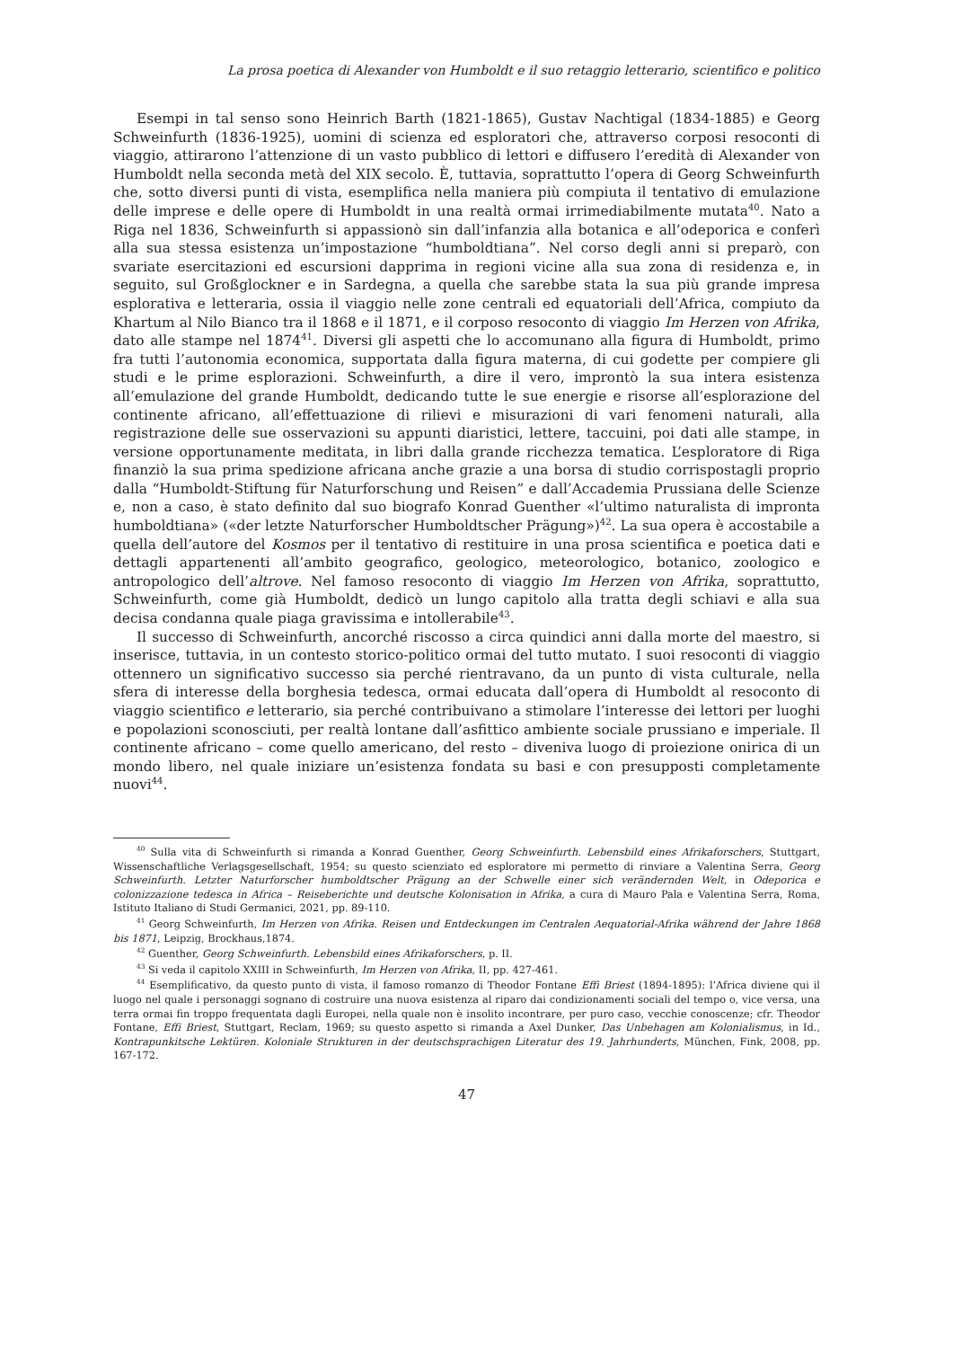La prosa poetica di Alexander von Humboldt e il suo retaggio letterario, scientifico e politico
Esempi in tal senso sono Heinrich Barth (1821-1865), Gustav Nachtigal (1834-1885) e Georg Schweinfurth (1836-1925), uomini di scienza ed esploratori che, attraverso corposi resoconti di viaggio, attirarono l’attenzione di un vasto pubblico di lettori e diffusero l’eredità di Alexander von Humboldt nella seconda metà del XIX secolo. È, tuttavia, soprattutto l’opera di Georg Schweinfurth che, sotto diversi punti di vista, esemplifica nella maniera più compiuta il tentativo di emulazione delle imprese e delle opere di Humboldt in una realtà ormai irrimediabilmente mutata<sup>40</sup>. Nato a Riga nel 1836, Schweinfurth si appassionò sin dall’infanzia alla botanica e all’odeporica e conferì alla sua stessa esistenza un’impostazione “humboldtiana”. Nel corso degli anni si preparò, con svariate esercitazioni ed escursioni dapprima in regioni vicine alla sua zona di residenza e, in seguito, sul Großglockner e in Sardegna, a quella che sarebbe stata la sua più grande impresa esplorativa e letteraria, ossia il viaggio nelle zone centrali ed equatoriali dell’Africa, compiuto da Khartum al Nilo Bianco tra il 1868 e il 1871, e il corposo resoconto di viaggio Im Herzen von Afrika, dato alle stampe nel 1874<sup>41</sup>. Diversi gli aspetti che lo accomunano alla figura di Humboldt, primo fra tutti l’autonomia economica, supportata dalla figura materna, di cui godette per compiere gli studi e le prime esplorazioni. Schweinfurth, a dire il vero, improntò la sua intera esistenza all’emulazione del grande Humboldt, dedicando tutte le sue energie e risorse all’esplorazione del continente africano, all’effettuazione di rilievi e misurazioni di vari fenomeni naturali, alla registrazione delle sue osservazioni su appunti diaristici, lettere, taccuini, poi dati alle stampe, in versione opportunamente meditata, in libri dalla grande ricchezza tematica. L’esploratore di Riga finanziò la sua prima spedizione africana anche grazie a una borsa di studio corrispostagli proprio dalla “Humboldt-Stiftung für Naturforschung und Reisen” e dall’Accademia Prussiana delle Scienze e, non a caso, è stato definito dal suo biografo Konrad Guenther «l’ultimo naturalista di impronta humboldtiana» («der letzte Naturforscher Humboldtscher Prägung»)<sup>42</sup>. La sua opera è accostabile a quella dell’autore del Kosmos per il tentativo di restituire in una prosa scientifica e poetica dati e dettagli appartenenti all’ambito geografico, geologico, meteorologico, botanico, zoologico e antropologico dell’altrove. Nel famoso resoconto di viaggio Im Herzen von Afrika, soprattutto, Schweinfurth, come già Humboldt, dedicò un lungo capitolo alla tratta degli schiavi e alla sua decisa condanna quale piaga gravissima e intollerabile<sup>43</sup>.
Il successo di Schweinfurth, ancorché riscosso a circa quindici anni dalla morte del maestro, si inserisce, tuttavia, in un contesto storico-politico ormai del tutto mutato. I suoi resoconti di viaggio ottennero un significativo successo sia perché rientravano, da un punto di vista culturale, nella sfera di interesse della borghesia tedesca, ormai educata dall’opera di Humboldt al resoconto di viaggio scientifico e letterario, sia perché contribuivano a stimolare l’interesse dei lettori per luoghi e popolazioni sconosciuti, per realtà lontane dall’asfittico ambiente sociale prussiano e imperiale. Il continente africano – come quello americano, del resto – diveniva luogo di proiezione onirica di un mondo libero, nel quale iniziare un’esistenza fondata su basi e con presupposti completamente nuovi<sup>44</sup>.
<sup>40</sup> Sulla vita di Schweinfurth si rimanda a Konrad Guenther, Georg Schweinfurth. Lebensbild eines Afrikaforschers, Stuttgart, Wissenschaftliche Verlagsgesellschaft, 1954; su questo scienziato ed esploratore mi permetto di rinviare a Valentina Serra, Georg Schweinfurth. Letzter Naturforscher humboldtscher Prägung an der Schwelle einer sich verändernden Welt, in Odeporica e colonizzazione tedesca in Africa – Reiseberichte und deutsche Kolonisation in Afrika, a cura di Mauro Pala e Valentina Serra, Roma, Istituto Italiano di Studi Germanici, 2021, pp. 89-110.
<sup>41</sup> Georg Schweinfurth, Im Herzen von Afrika. Reisen und Entdeckungen im Centralen Aequatorial-Afrika während der Jahre 1868 bis 1871, Leipzig, Brockhaus,1874.
<sup>42</sup> Guenther, Georg Schweinfurth. Lebensbild eines Afrikaforschers, p. II.
<sup>43</sup> Si veda il capitolo XXIII in Schweinfurth, Im Herzen von Afrika, II, pp. 427-461.
<sup>44</sup> Esemplificativo, da questo punto di vista, il famoso romanzo di Theodor Fontane Effi Briest (1894-1895): l’Africa diviene qui il luogo nel quale i personaggi sognano di costruire una nuova esistenza al riparo dai condizionamenti sociali del tempo o, vice versa, una terra ormai fin troppo frequentata dagli Europei, nella quale non è insolito incontrare, per puro caso, vecchie conoscenze; cfr. Theodor Fontane, Effi Briest, Stuttgart, Reclam, 1969; su questo aspetto si rimanda a Axel Dunker, Das Unbehagen am Kolonialismus, in Id., Kontrapunkitsche Lektüren. Koloniale Strukturen in der deutschsprachigen Literatur des 19. Jahrhunderts, München, Fink, 2008, pp. 167-172.
47